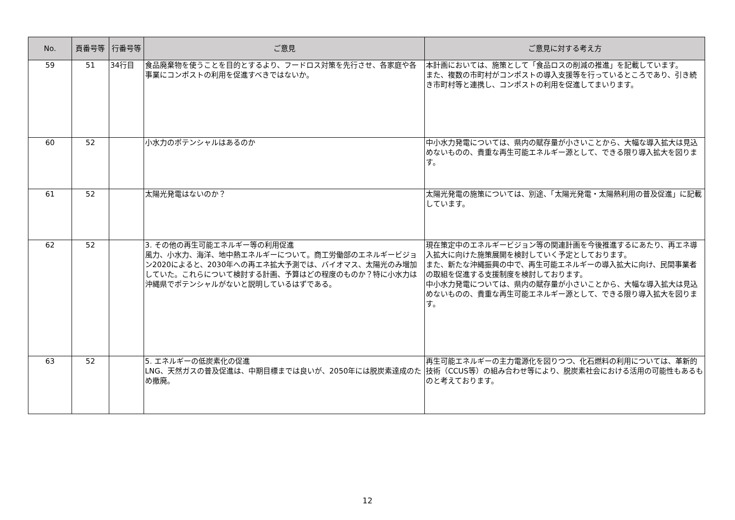| No. | 頁番号等 | 行番号等 | ご意見 | ご意見に対する考え方 |
| --- | --- | --- | --- | --- |
| 59 | 51 | 34行目 | 食品廃棄物を使うことを目的とするより、フードロス対策を先行させ、各家庭や各事業にコンポストの利用を促進すべきではないか。 | 本計画においては、施策として「食品ロスの削減の推進」を記載しています。 また、複数の市町村がコンポストの導入支援等を行っているところであり、引き続き市町村等と連携し、コンポストの利用を促進してまいります。 |
| 60 | 52 | | 小水力のポテンシャルはあるのか | 中小水力発電については、県内の賦存量が小さいことから、大幅な導入拡大は見込めないものの、貴重な再生可能エネルギー源として、できる限り導入拡大を図ります。 |
| 61 | 52 | | 太陽光発電はないのか？ | 太陽光発電の施策については、別途、「太陽光発電・太陽熱利用の普及促進」に記載しています。 |
| 62 | 52 | | 3. その他の再生可能エネルギー等の利用促進 風力、小水力、海洋、地中熱エネルギーについて。商工労働部のエネルギービジョン2020によると、2030年への再エネ拡大予測では、バイオマス、太陽光のみ増加していた。これらについて検討する計画、予算はどの程度のものか？特に小水力は沖縄県でポテンシャルがないと説明しているはずである。 | 現在策定中のエネルギービジョン等の関連計画を今後推進するにあたり、再エネ導入拡大に向けた施策展開を検討していく予定としております。 また、新たな沖縄振興の中で、再生可能エネルギーの導入拡大に向け、民間事業者の取組を促進する支援制度を検討しております。 中小水力発電については、県内の賦存量が小さいことから、大幅な導入拡大は見込めないものの、貴重な再生可能エネルギー源として、できる限り導入拡大を図ります。 |
| 63 | 52 | | 5. エネルギーの低炭素化の促進 LNG、天然ガスの普及促進は、中期目標までは良いが、2050年には脱炭素達成のため撤廃。 | 再生可能エネルギーの主力電源化を図りつつ、化石燃料の利用については、革新的技術（CCUS等）の組み合わせ等により、脱炭素社会における活用の可能性もあるものと考えております。 |
12